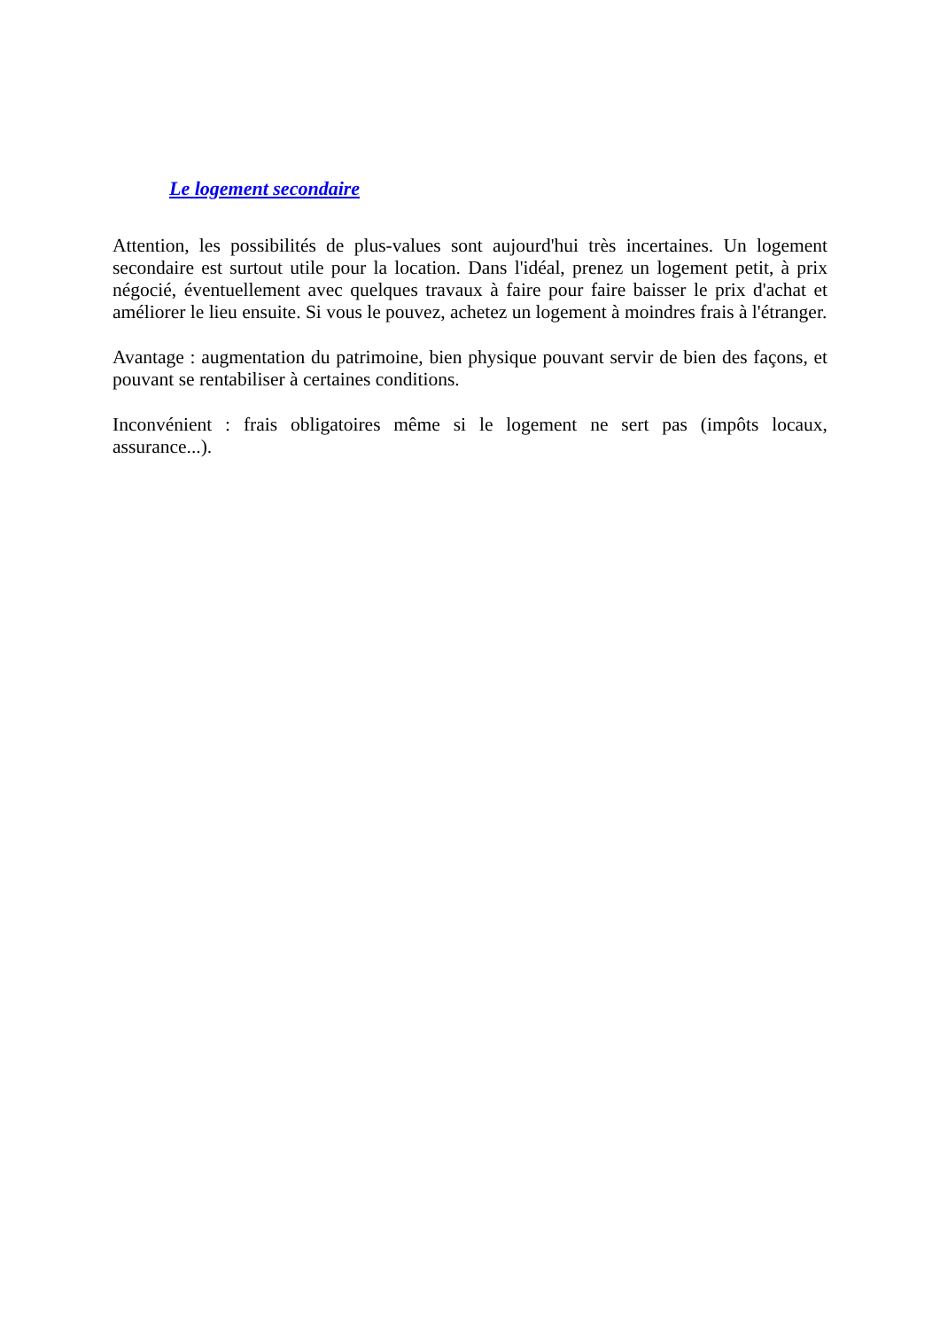Le logement secondaire
Attention, les possibilités de plus-values sont aujourd'hui très incertaines. Un logement secondaire est surtout utile pour la location. Dans l'idéal, prenez un logement petit, à prix négocié, éventuellement avec quelques travaux à faire pour faire baisser le prix d'achat et améliorer le lieu ensuite. Si vous le pouvez, achetez un logement à moindres frais à l'étranger.
Avantage : augmentation du patrimoine, bien physique pouvant servir de bien des façons, et pouvant se rentabiliser à certaines conditions.
Inconvénient : frais obligatoires même si le logement ne sert pas (impôts locaux, assurance...).